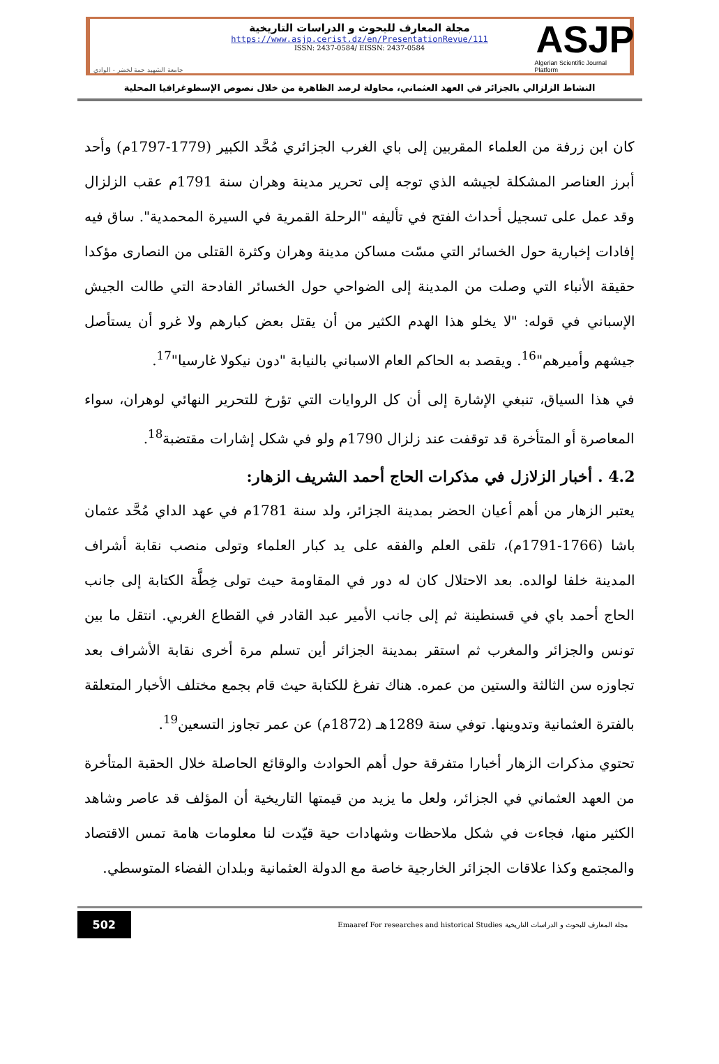جامعة الشهيد حمة لخضر - الوادي
مجلة المعارف للبحوث و الدراسات التاريخية
https://www.asjp.cerist.dz/en/PresentationRevue/111
ISSN: 2437-0584/ EISSN: 2437-0584
ASJP
Algerian Scientific Journal Platform
النشاط الزلزالي بالجزائر في العهد العثماني، محاولة لرصد الظاهرة من خلال نصوص الإسطوغرافيا المحلية
كان ابن زرفة من العلماء المقربين إلى باي الغرب الجزائري مُحَّد الكبير (1779-1797م) وأحد أبرز العناصر المشكلة لجيشه الذي توجه إلى تحرير مدينة وهران سنة 1791م عقب الزلزال وقد عمل على تسجيل أحداث الفتح في تأليفه "الرحلة القمرية في السيرة المحمدية". ساق فيه إفادات إخبارية حول الخسائر التي مسّت مساكن مدينة وهران وكثرة القتلى من النصارى مؤكدا حقيقة الأنباء التي وصلت من المدينة إلى الضواحي حول الخسائر الفادحة التي طالت الجيش الإسباني في قوله: "لا يخلو هذا الهدم الكثير من أن يقتل بعض كبارهم ولا غرو أن يستأصل جيشهم وأميرهم"<sup>16</sup>. ويقصد به الحاكم العام الاسباني بالنيابة "دون نيكولا غارسيا"<sup>17</sup>.
في هذا السياق، تنبغي الإشارة إلى أن كل الروايات التي تؤرخ للتحرير النهائي لوهران، سواء المعاصرة أو المتأخرة قد توقفت عند زلزال 1790م ولو في شكل إشارات مقتضبة<sup>18</sup>.
4.2 . أخبار الزلازل في مذكرات الحاج أحمد الشريف الزهار:
يعتبر الزهار من أهم أعيان الحضر بمدينة الجزائر، ولد سنة 1781م في عهد الداي مُحَّد عثمان باشا (1766-1791م)، تلقى العلم والفقه على يد كبار العلماء وتولى منصب نقابة أشراف المدينة خلفا لوالده. بعد الاحتلال كان له دور في المقاومة حيث تولى خِطَّة الكتابة إلى جانب الحاج أحمد باي في قسنطينة ثم إلى جانب الأمير عبد القادر في القطاع الغربي. انتقل ما بين تونس والجزائر والمغرب ثم استقر بمدينة الجزائر أين تسلم مرة أخرى نقابة الأشراف بعد تجاوزه سن الثالثة والستين من عمره. هناك تفرغ للكتابة حيث قام بجمع مختلف الأخبار المتعلقة بالفترة العثمانية وتدوينها. توفي سنة 1289هـ (1872م) عن عمر تجاوز التسعين<sup>19</sup>.
تحتوي مذكرات الزهار أخبارا متفرقة حول أهم الحوادث والوقائع الحاصلة خلال الحقبة المتأخرة من العهد العثماني في الجزائر، ولعل ما يزيد من قيمتها التاريخية أن المؤلف قد عاصر وشاهد الكثير منها، فجاءت في شكل ملاحظات وشهادات حية قيّدت لنا معلومات هامة تمس الاقتصاد والمجتمع وكذا علاقات الجزائر الخارجية خاصة مع الدولة العثمانية وبلدان الفضاء المتوسطي.
502
مجلة المعارف للبحوث و الدراسات التاريخية Emaaref For researches and historical Studies